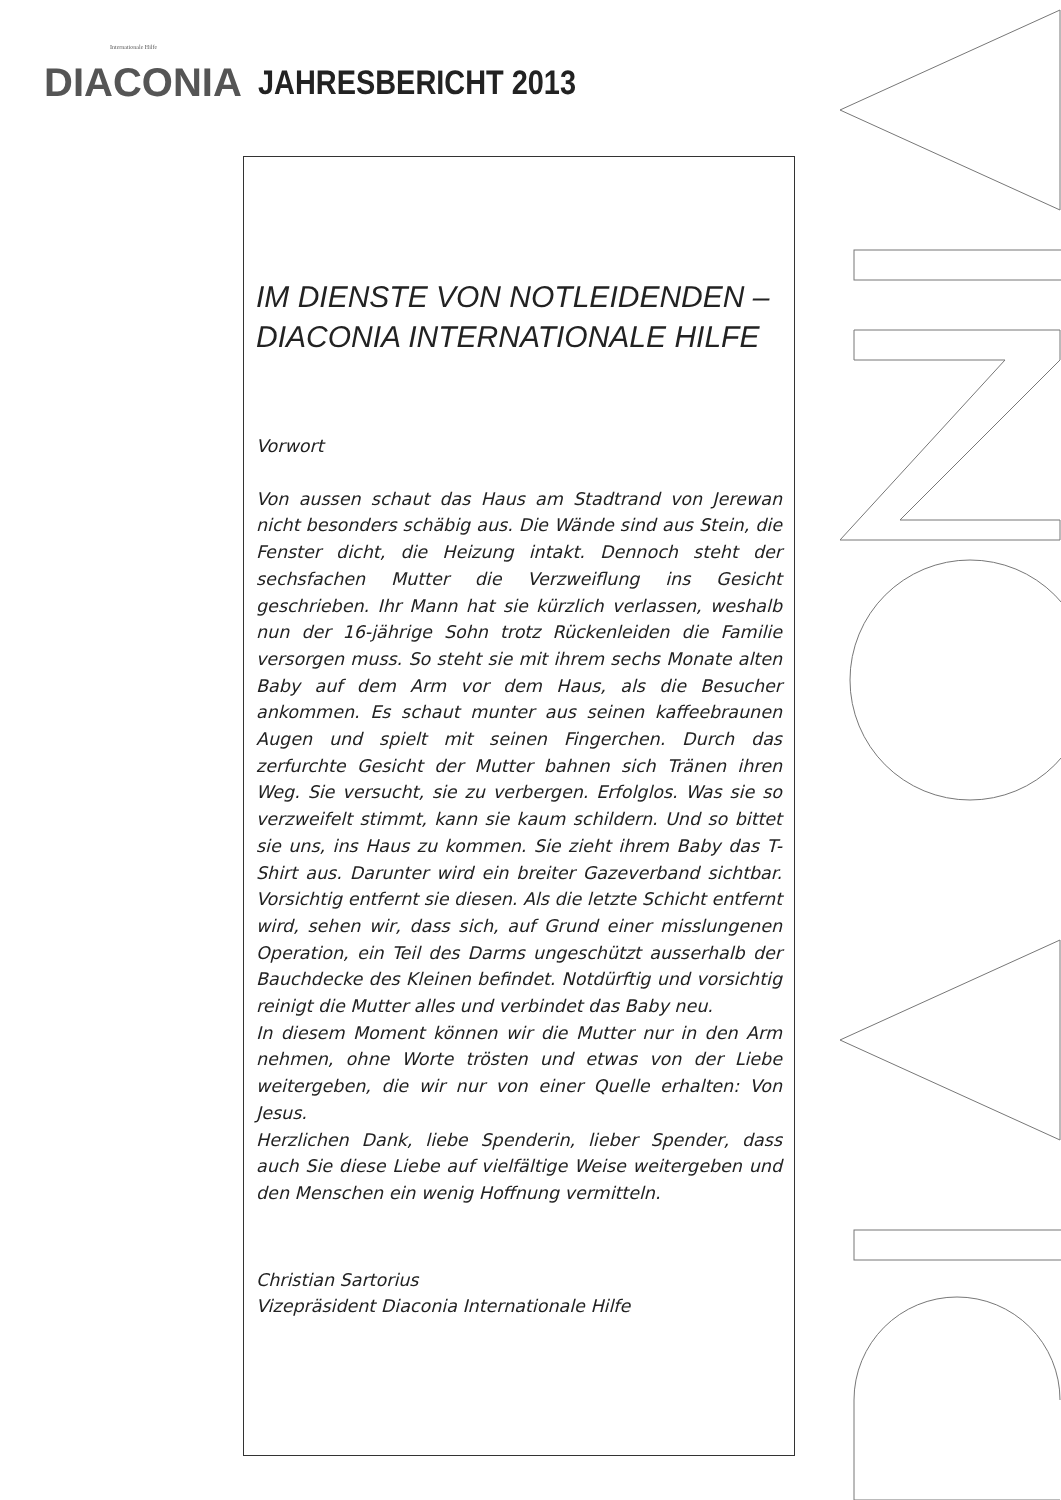Internationale Hilfe
DIACONIA
JAHRESBERICHT 2013
IM DIENSTE VON NOTLEIDENDEN –
DIACONIA INTERNATIONALE HILFE
Vorwort
Von aussen schaut das Haus am Stadtrand von Jerewan nicht besonders schäbig aus. Die Wände sind aus Stein, die Fenster dicht, die Heizung intakt. Dennoch steht der sechsfachen Mutter die Verzweiflung ins Gesicht geschrieben. Ihr Mann hat sie kürzlich verlassen, weshalb nun der 16-jährige Sohn trotz Rückenleiden die Familie versorgen muss. So steht sie mit ihrem sechs Monate alten Baby auf dem Arm vor dem Haus, als die Besucher ankommen. Es schaut munter aus seinen kaffeebraunen Augen und spielt mit seinen Fingerchen. Durch das zerfurchte Gesicht der Mutter bahnen sich Tränen ihren Weg. Sie versucht, sie zu verbergen. Erfolglos. Was sie so verzweifelt stimmt, kann sie kaum schildern. Und so bittet sie uns, ins Haus zu kommen. Sie zieht ihrem Baby das T-Shirt aus. Darunter wird ein breiter Gazeverband sichtbar. Vorsichtig entfernt sie diesen. Als die letzte Schicht entfernt wird, sehen wir, dass sich, auf Grund einer misslungenen Operation, ein Teil des Darms ungeschützt ausserhalb der Bauchdecke des Kleinen befindet. Notdürftig und vorsichtig reinigt die Mutter alles und verbindet das Baby neu.
In diesem Moment können wir die Mutter nur in den Arm nehmen, ohne Worte trösten und etwas von der Liebe weitergeben, die wir nur von einer Quelle erhalten: Von Jesus.
Herzlichen Dank, liebe Spenderin, lieber Spender, dass auch Sie diese Liebe auf vielfältige Weise weitergeben und den Menschen ein wenig Hoffnung vermitteln.
Christian Sartorius
Vizepräsident Diaconia Internationale Hilfe